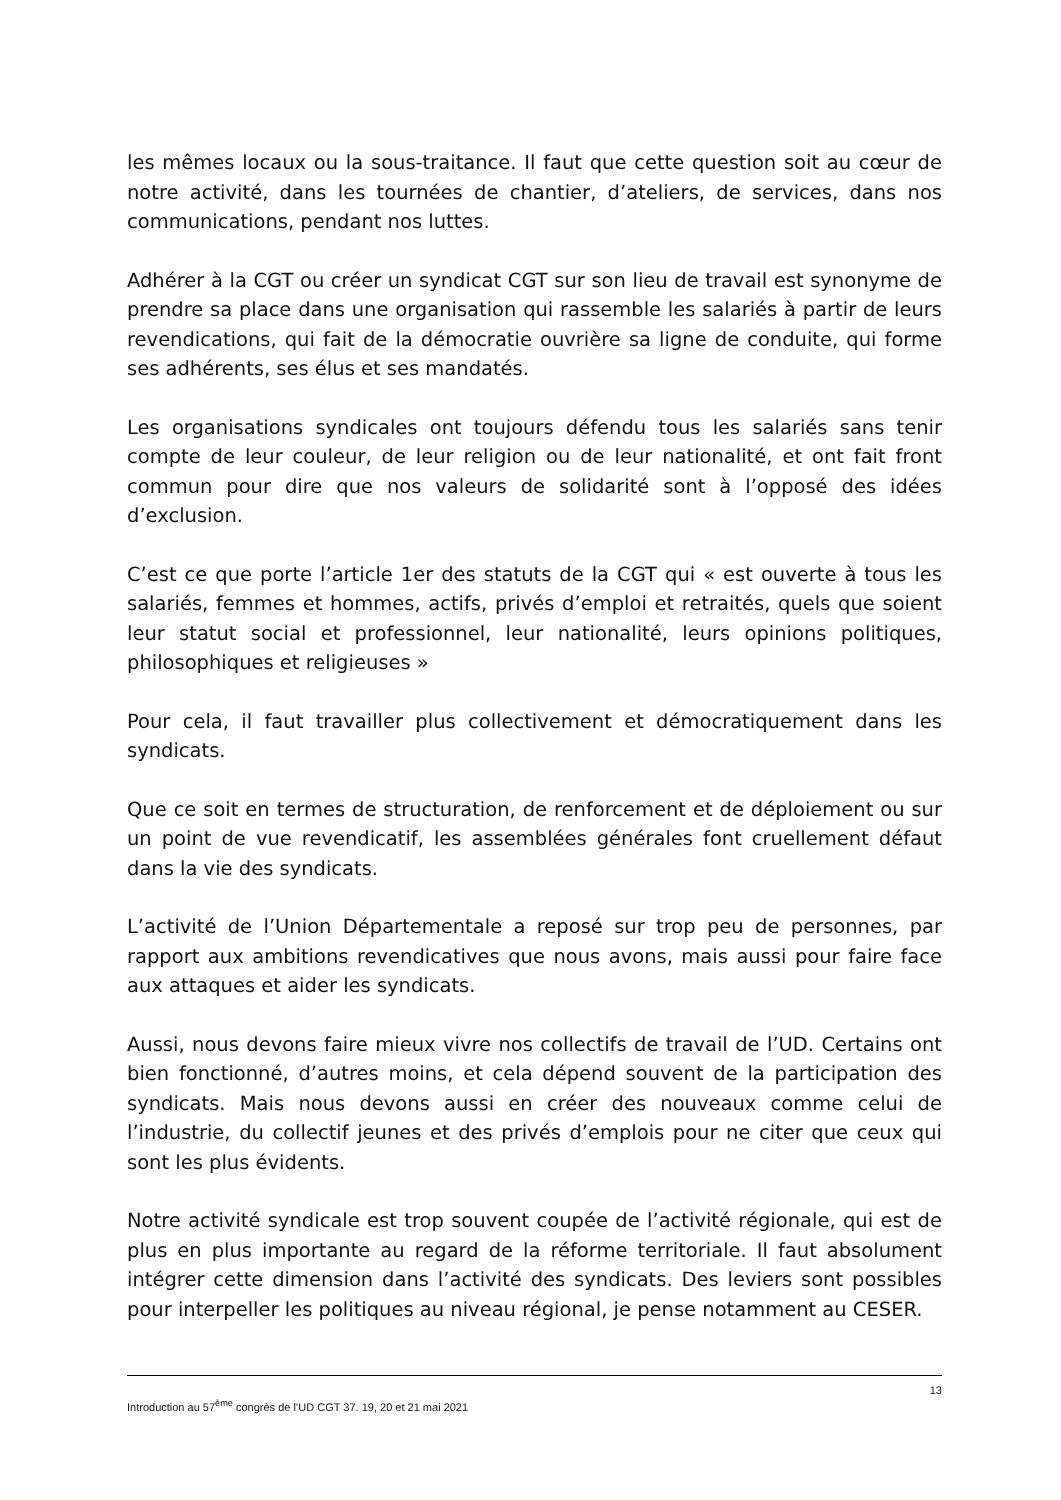les mêmes locaux ou la sous-traitance. Il faut que cette question soit au cœur de notre activité, dans les tournées de chantier, d’ateliers, de services, dans nos communications, pendant nos luttes.
Adhérer à la CGT ou créer un syndicat CGT sur son lieu de travail est synonyme de prendre sa place dans une organisation qui rassemble les salariés à partir de leurs revendications, qui fait de la démocratie ouvrière sa ligne de conduite, qui forme ses adhérents, ses élus et ses mandatés.
Les organisations syndicales ont toujours défendu tous les salariés sans tenir compte de leur couleur, de leur religion ou de leur nationalité, et ont fait front commun pour dire que nos valeurs de solidarité sont à l’opposé des idées d’exclusion.
C’est ce que porte l’article 1er des statuts de la CGT qui « est ouverte à tous les salariés, femmes et hommes, actifs, privés d’emploi et retraités, quels que soient leur statut social et professionnel, leur nationalité, leurs opinions politiques, philosophiques et religieuses »
Pour cela, il faut travailler plus collectivement et démocratiquement dans les syndicats.
Que ce soit en termes de structuration, de renforcement et de déploiement ou sur un point de vue revendicatif, les assemblées générales font cruellement défaut dans la vie des syndicats.
L’activité de l’Union Départementale a reposé sur trop peu de personnes, par rapport aux ambitions revendicatives que nous avons, mais aussi pour faire face aux attaques et aider les syndicats.
Aussi, nous devons faire mieux vivre nos collectifs de travail de l’UD. Certains ont bien fonctionné, d’autres moins, et cela dépend souvent de la participation des syndicats. Mais nous devons aussi en créer des nouveaux comme celui de l’industrie, du collectif jeunes et des privés d’emplois pour ne citer que ceux qui sont les plus évidents.
Notre activité syndicale est trop souvent coupée de l’activité régionale, qui est de plus en plus importante au regard de la réforme territoriale. Il faut absolument intégrer cette dimension dans l’activité des syndicats. Des leviers sont possibles pour interpeller les politiques au niveau régional, je pense notamment au CESER.
13
Introduction au 57<sup>ème</sup> congrès de l’UD CGT 37. 19, 20 et 21 mai 2021